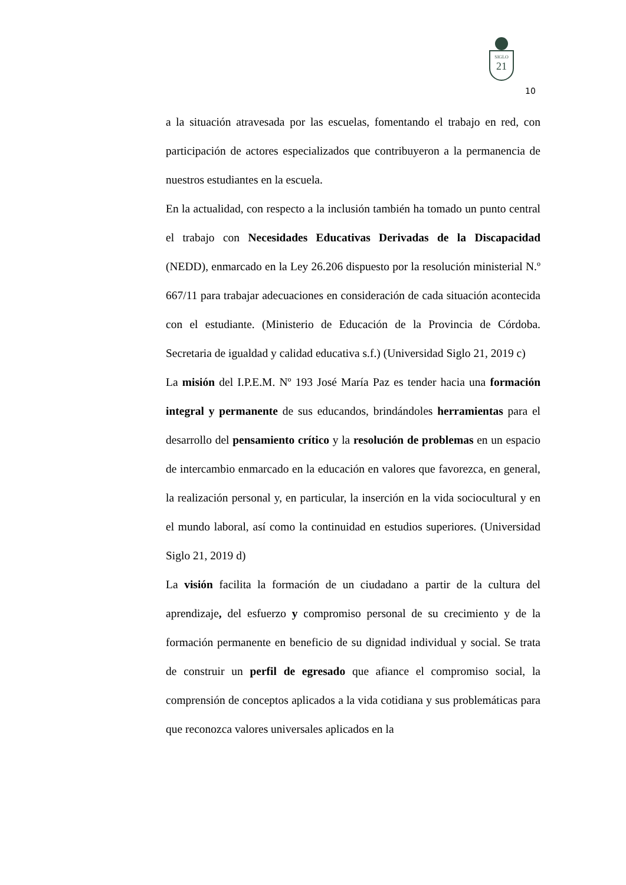SIGLO
21
10
a la situación atravesada por las escuelas, fomentando el trabajo en red, con participación de actores especializados que contribuyeron a la permanencia de nuestros estudiantes en la escuela.
En la actualidad, con respecto a la inclusión también ha tomado un punto central el trabajo con Necesidades Educativas Derivadas de la Discapacidad (NEDD), enmarcado en la Ley 26.206 dispuesto por la resolución ministerial N.º 667/11 para trabajar adecuaciones en consideración de cada situación acontecida con el estudiante. (Ministerio de Educación de la Provincia de Córdoba. Secretaria de igualdad y calidad educativa s.f.) (Universidad Siglo 21, 2019 c)
La misión del I.P.E.M. Nº 193 José María Paz es tender hacia una formación integral y permanente de sus educandos, brindándoles herramientas para el desarrollo del pensamiento crítico y la resolución de problemas en un espacio de intercambio enmarcado en la educación en valores que favorezca, en general, la realización personal y, en particular, la inserción en la vida sociocultural y en el mundo laboral, así como la continuidad en estudios superiores. (Universidad Siglo 21, 2019 d)
La visión facilita la formación de un ciudadano a partir de la cultura del aprendizaje, del esfuerzo y compromiso personal de su crecimiento y de la formación permanente en beneficio de su dignidad individual y social. Se trata de construir un perfil de egresado que afiance el compromiso social, la comprensión de conceptos aplicados a la vida cotidiana y sus problemáticas para que reconozca valores universales aplicados en la